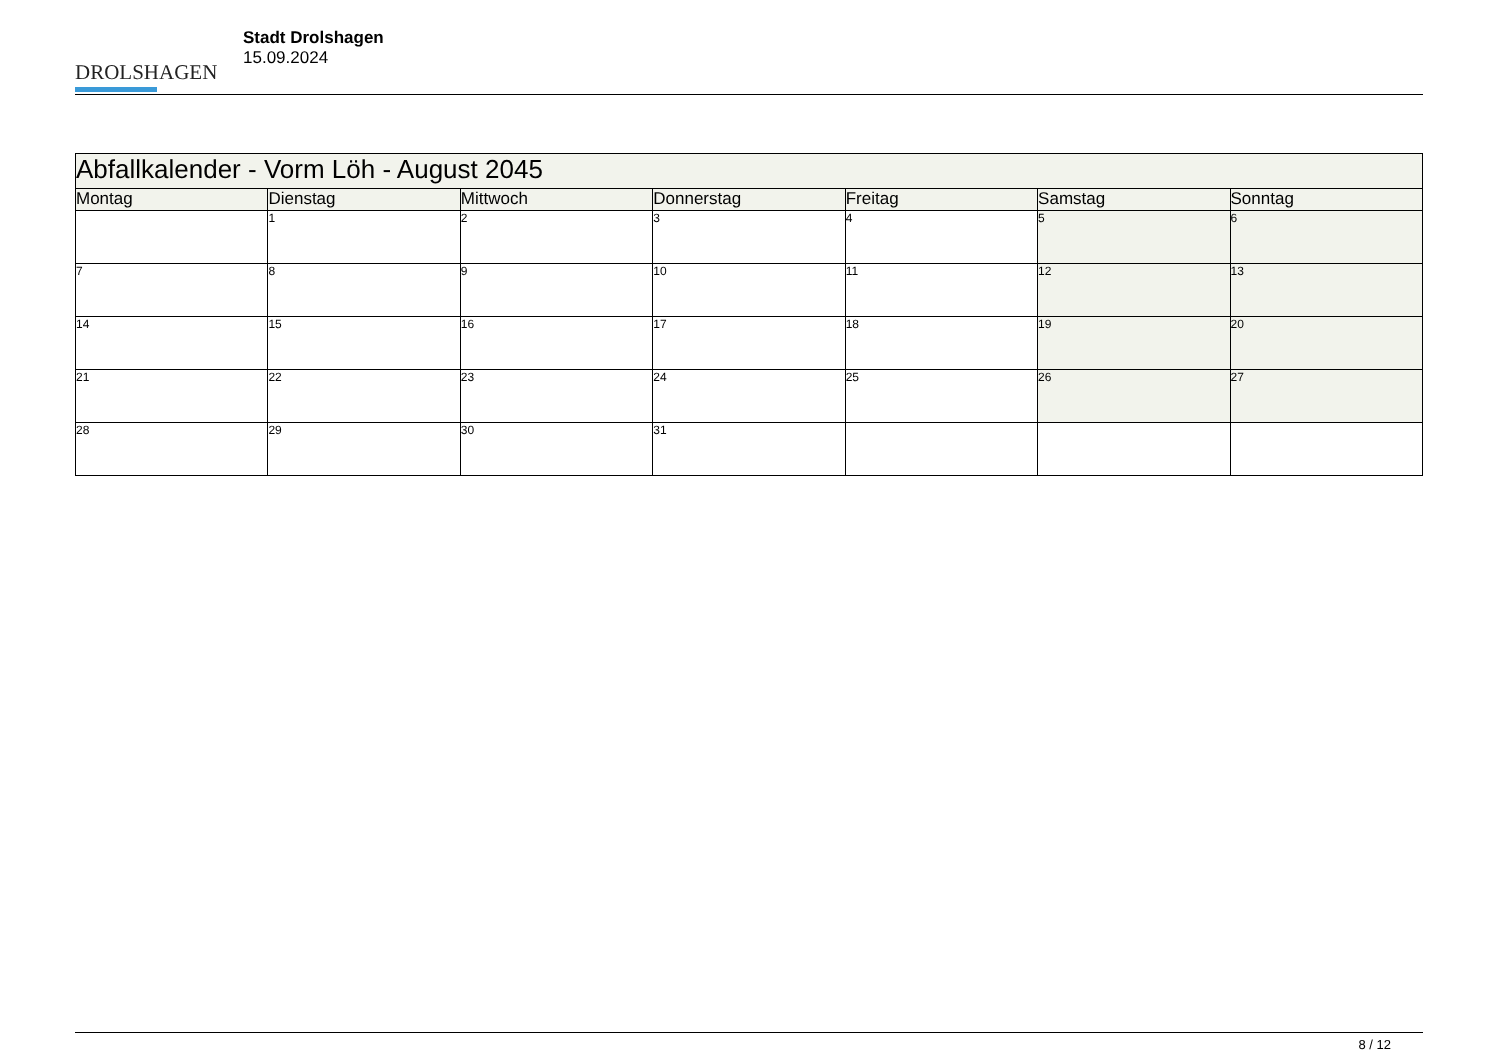DROLSHAGEN
Stadt Drolshagen
15.09.2024
| Abfallkalender - Vorm Löh - August 2045 | | | | | | |
| Montag | Dienstag | Mittwoch | Donnerstag | Freitag | Samstag | Sonntag |
| | 1 | 2 | 3 | 4 | 5 | 6 |
| 7 | 8 | 9 | 10 | 11 | 12 | 13 |
| 14 | 15 | 16 | 17 | 18 | 19 | 20 |
| 21 | 22 | 23 | 24 | 25 | 26 | 27 |
| 28 | 29 | 30 | 31 | | | |
8 / 12